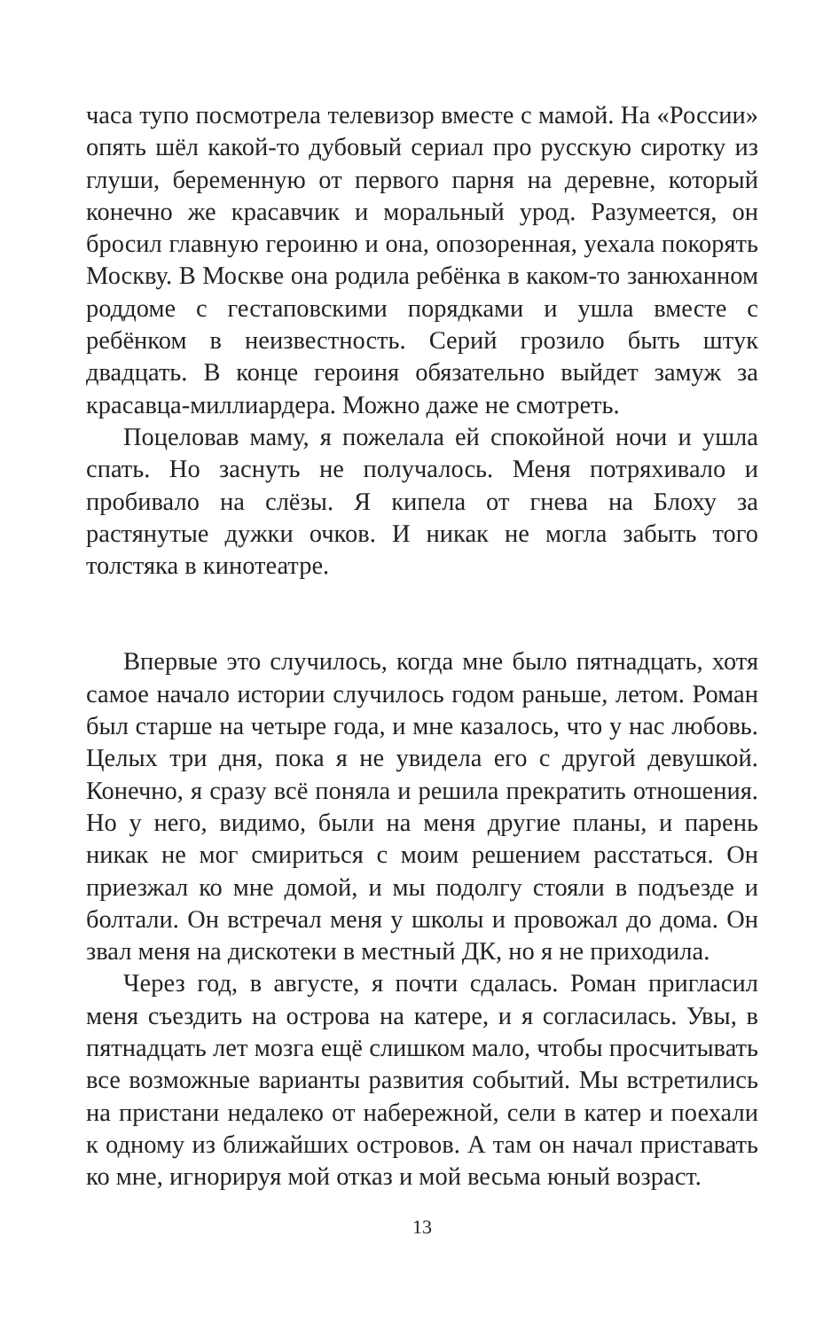часа тупо посмотрела телевизор вместе с мамой. На «России» опять шёл какой-то дубовый сериал про русскую сиротку из глуши, беременную от первого парня на деревне, который конечно же красавчик и моральный урод. Разумеется, он бросил главную героиню и она, опозоренная, уехала покорять Москву. В Москве она родила ребёнка в каком-то занюханном роддоме с гестаповскими порядками и ушла вместе с ребёнком в неизвестность. Серий грозило быть штук двадцать. В конце героиня обязательно выйдет замуж за красавца-миллиардера. Можно даже не смотреть.
Поцеловав маму, я пожелала ей спокойной ночи и ушла спать. Но заснуть не получалось. Меня потряхивало и пробивало на слёзы. Я кипела от гнева на Блоху за растянутые дужки очков. И никак не могла забыть того толстяка в кинотеатре.
Впервые это случилось, когда мне было пятнадцать, хотя самое начало истории случилось годом раньше, летом. Роман был старше на четыре года, и мне казалось, что у нас любовь. Целых три дня, пока я не увидела его с другой девушкой. Конечно, я сразу всё поняла и решила прекратить отношения. Но у него, видимо, были на меня другие планы, и парень никак не мог смириться с моим решением расстаться. Он приезжал ко мне домой, и мы подолгу стояли в подъезде и болтали. Он встречал меня у школы и провожал до дома. Он звал меня на дискотеки в местный ДК, но я не приходила.
Через год, в августе, я почти сдалась. Роман пригласил меня съездить на острова на катере, и я согласилась. Увы, в пятнадцать лет мозга ещё слишком мало, чтобы просчитывать все возможные варианты развития событий. Мы встретились на пристани недалеко от набережной, сели в катер и поехали к одному из ближайших островов. А там он начал приставать ко мне, игнорируя мой отказ и мой весьма юный возраст.
13